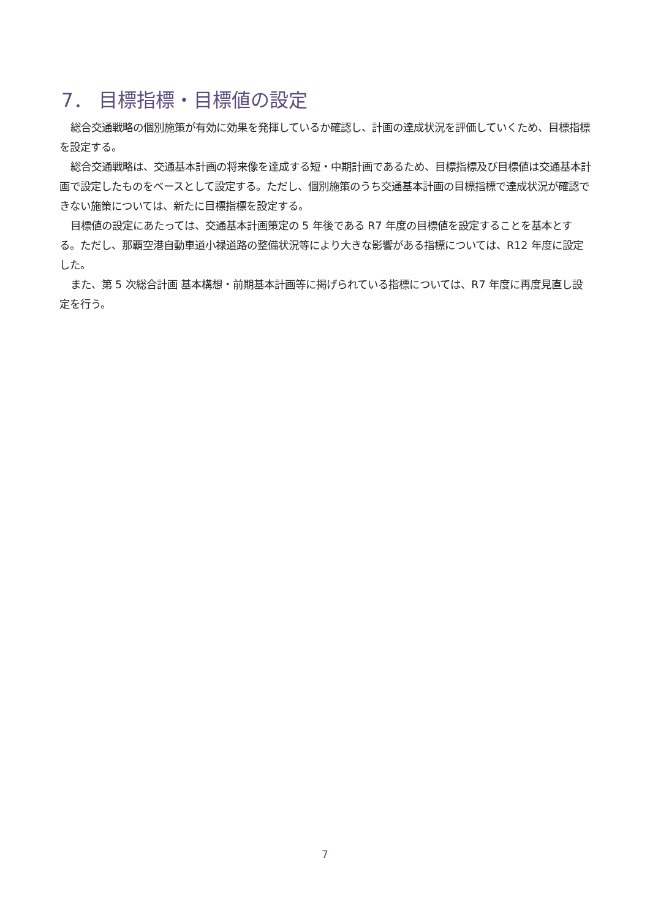7． 目標指標・目標値の設定
総合交通戦略の個別施策が有効に効果を発揮しているか確認し、計画の達成状況を評価していくため、目標指標を設定する。
総合交通戦略は、交通基本計画の将来像を達成する短・中期計画であるため、目標指標及び目標値は交通基本計画で設定したものをベースとして設定する。ただし、個別施策のうち交通基本計画の目標指標で達成状況が確認できない施策については、新たに目標指標を設定する。
目標値の設定にあたっては、交通基本計画策定の 5 年後である R7 年度の目標値を設定することを基本とする。ただし、那覇空港自動車道小禄道路の整備状況等により大きな影響がある指標については、R12 年度に設定した。
また、第 5 次総合計画 基本構想・前期基本計画等に掲げられている指標については、R7 年度に再度見直し設定を行う。
7